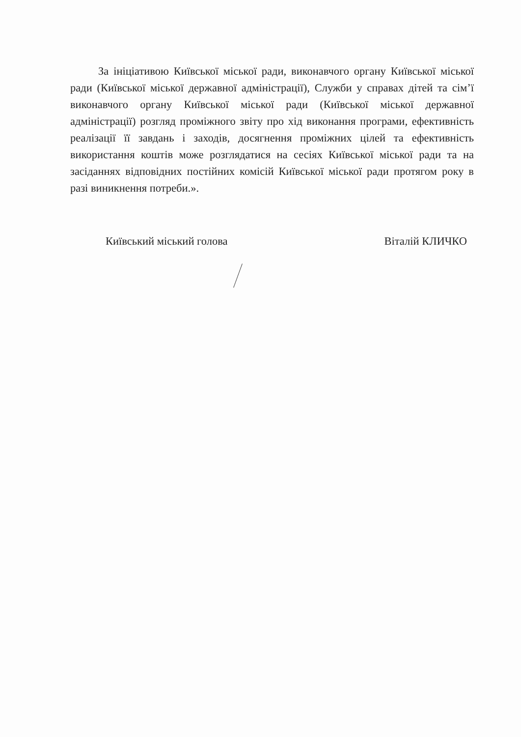За ініціативою Київської міської ради, виконавчого органу Київської міської ради (Київської міської державної адміністрації), Служби у справах дітей та сім’ї виконавчого органу Київської міської ради (Київської міської державної адміністрації) розгляд проміжного звіту про хід виконання програми, ефективність реалізації її завдань і заходів, досягнення проміжних цілей та ефективність використання коштів може розглядатися на сесіях Київської міської ради та на засіданнях відповідних постійних комісій Київської міської ради протягом року в разі виникнення потреби.».
Київський міський голова Віталій КЛИЧКО